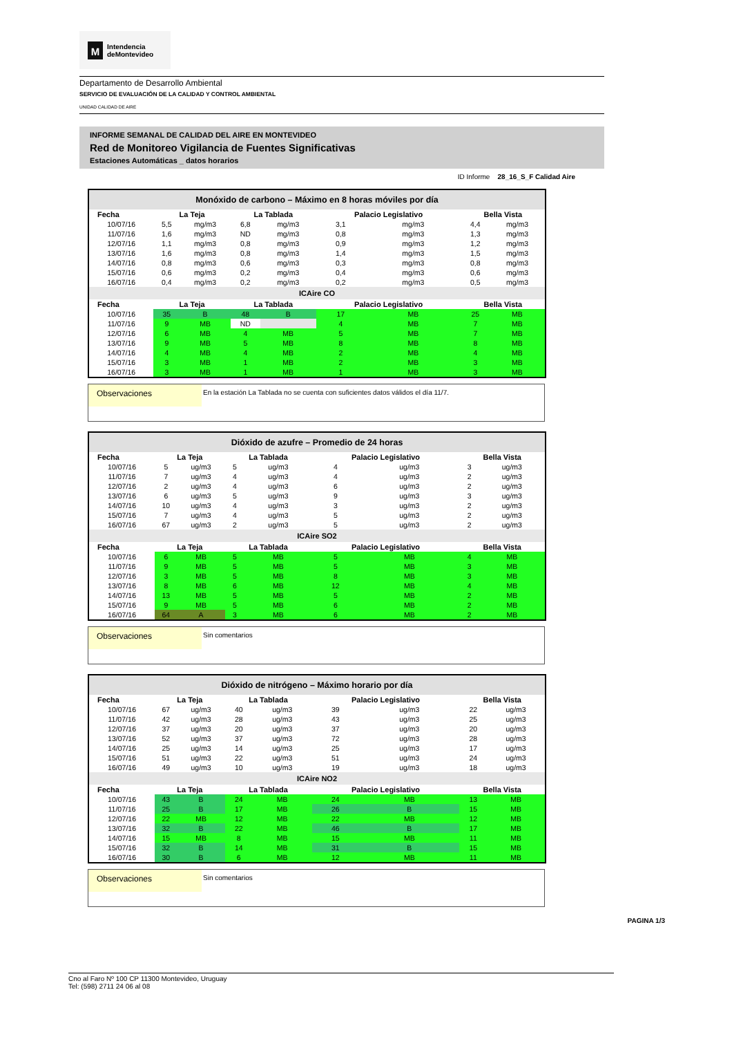M
Intendencia
deMontevideo
Departamento de Desarrollo Ambiental
SERVICIO DE EVALUACIÓN DE LA CALIDAD Y CONTROL AMBIENTAL
UNIDAD CALIDAD DE AIRE
INFORME SEMANAL DE CALIDAD DEL AIRE EN MONTEVIDEO
Red de Monitoreo Vigilancia de Fuentes Significativas
Estaciones Automáticas _ datos horarios
ID Informe 28_16_S_F Calidad Aire
Monóxido de carbono – Máximo en 8 horas móviles por día
| Fecha | La Teja | | La Tablada | | Palacio Legislativo | | Bella Vista | |
| --- | --- | --- | --- | --- | --- | --- | --- | --- |
| 10/07/16 | 5,5 | mg/m3 | 6,8 | mg/m3 | 3,1 | mg/m3 | 4,4 | mg/m3 |
| 11/07/16 | 1,6 | mg/m3 | ND | mg/m3 | 0,8 | mg/m3 | 1,3 | mg/m3 |
| 12/07/16 | 1,1 | mg/m3 | 0,8 | mg/m3 | 0,9 | mg/m3 | 1,2 | mg/m3 |
| 13/07/16 | 1,6 | mg/m3 | 0,8 | mg/m3 | 1,4 | mg/m3 | 1,5 | mg/m3 |
| 14/07/16 | 0,8 | mg/m3 | 0,6 | mg/m3 | 0,3 | mg/m3 | 0,8 | mg/m3 |
| 15/07/16 | 0,6 | mg/m3 | 0,2 | mg/m3 | 0,4 | mg/m3 | 0,6 | mg/m3 |
| 16/07/16 | 0,4 | mg/m3 | 0,2 | mg/m3 | 0,2 | mg/m3 | 0,5 | mg/m3 |
| ICAire CO | | | | | | | | |
| Fecha | La Teja | | La Tablada | | Palacio Legislativo | | Bella Vista | |
| 10/07/16 | 35 | B | 48 | B | 17 | MB | 25 | MB |
| 11/07/16 | 9 | MB | ND | | 4 | MB | 7 | MB |
| 12/07/16 | 6 | MB | 4 | MB | 5 | MB | 7 | MB |
| 13/07/16 | 9 | MB | 5 | MB | 8 | MB | 8 | MB |
| 14/07/16 | 4 | MB | 4 | MB | 2 | MB | 4 | MB |
| 15/07/16 | 3 | MB | 1 | MB | 2 | MB | 3 | MB |
| 16/07/16 | 3 | MB | 1 | MB | 1 | MB | 3 | MB |
Observaciones
En la estación La Tablada no se cuenta con suficientes datos válidos el día 11/7.
Dióxido de azufre – Promedio de 24 horas
| Fecha | La Teja | | La Tablada | | Palacio Legislativo | | Bella Vista | |
| --- | --- | --- | --- | --- | --- | --- | --- | --- |
| 10/07/16 | 5 | ug/m3 | 5 | ug/m3 | 4 | ug/m3 | 3 | ug/m3 |
| 11/07/16 | 7 | ug/m3 | 4 | ug/m3 | 4 | ug/m3 | 2 | ug/m3 |
| 12/07/16 | 2 | ug/m3 | 4 | ug/m3 | 6 | ug/m3 | 2 | ug/m3 |
| 13/07/16 | 6 | ug/m3 | 5 | ug/m3 | 9 | ug/m3 | 3 | ug/m3 |
| 14/07/16 | 10 | ug/m3 | 4 | ug/m3 | 3 | ug/m3 | 2 | ug/m3 |
| 15/07/16 | 7 | ug/m3 | 4 | ug/m3 | 5 | ug/m3 | 2 | ug/m3 |
| 16/07/16 | 67 | ug/m3 | 2 | ug/m3 | 5 | ug/m3 | 2 | ug/m3 |
| ICAire SO2 | | | | | | | | |
| Fecha | La Teja | | La Tablada | | Palacio Legislativo | | Bella Vista | |
| 10/07/16 | 6 | MB | 5 | MB | 5 | MB | 4 | MB |
| 11/07/16 | 9 | MB | 5 | MB | 5 | MB | 3 | MB |
| 12/07/16 | 3 | MB | 5 | MB | 8 | MB | 3 | MB |
| 13/07/16 | 8 | MB | 6 | MB | 12 | MB | 4 | MB |
| 14/07/16 | 13 | MB | 5 | MB | 5 | MB | 2 | MB |
| 15/07/16 | 9 | MB | 5 | MB | 6 | MB | 2 | MB |
| 16/07/16 | 64 | A | 3 | MB | 6 | MB | 2 | MB |
Observaciones
Sin comentarios
Dióxido de nitrógeno – Máximo horario por día
| Fecha | La Teja | | La Tablada | | Palacio Legislativo | | Bella Vista | |
| --- | --- | --- | --- | --- | --- | --- | --- | --- |
| 10/07/16 | 67 | ug/m3 | 40 | ug/m3 | 39 | ug/m3 | 22 | ug/m3 |
| 11/07/16 | 42 | ug/m3 | 28 | ug/m3 | 43 | ug/m3 | 25 | ug/m3 |
| 12/07/16 | 37 | ug/m3 | 20 | ug/m3 | 37 | ug/m3 | 20 | ug/m3 |
| 13/07/16 | 52 | ug/m3 | 37 | ug/m3 | 72 | ug/m3 | 28 | ug/m3 |
| 14/07/16 | 25 | ug/m3 | 14 | ug/m3 | 25 | ug/m3 | 17 | ug/m3 |
| 15/07/16 | 51 | ug/m3 | 22 | ug/m3 | 51 | ug/m3 | 24 | ug/m3 |
| 16/07/16 | 49 | ug/m3 | 10 | ug/m3 | 19 | ug/m3 | 18 | ug/m3 |
| ICAire NO2 | | | | | | | | |
| Fecha | La Teja | | La Tablada | | Palacio Legislativo | | Bella Vista | |
| 10/07/16 | 43 | B | 24 | MB | 24 | MB | 13 | MB |
| 11/07/16 | 25 | B | 17 | MB | 26 | B | 15 | MB |
| 12/07/16 | 22 | MB | 12 | MB | 22 | MB | 12 | MB |
| 13/07/16 | 32 | B | 22 | MB | 46 | B | 17 | MB |
| 14/07/16 | 15 | MB | 8 | MB | 15 | MB | 11 | MB |
| 15/07/16 | 32 | B | 14 | MB | 31 | B | 15 | MB |
| 16/07/16 | 30 | B | 6 | MB | 12 | MB | 11 | MB |
Observaciones
Sin comentarios
PAGINA 1/3
Cno al Faro Nº 100 CP 11300 Montevideo, Uruguay
Tel: (598) 2711 24 06 al 08